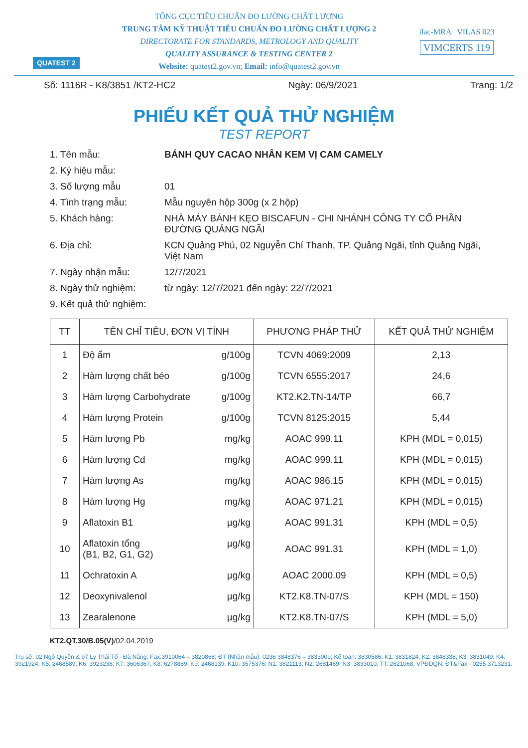QUATEST 2
TỔNG CỤC TIÊU CHUẨN ĐO LƯỜNG CHẤT LƯỢNG
TRUNG TÂM KỸ THUẬT TIÊU CHUẨN ĐO LƯỜNG CHẤT LƯỢNG 2
DIRECTORATE FOR STANDARDS, METROLOGY AND QUALITY
QUALITY ASSURANCE & TESTING CENTER 2
Website: quatest2.gov.vn; Email: info@quatest2.gov.vn
ilac-MRA VILAS 023
VIMCERTS 119
Số: 1116R - K8/3851 /KT2-HC2 Ngày: 06/9/2021 Trang: 1/2
PHIẾU KẾT QUẢ THỬ NGHIỆM
TEST REPORT
1. Tên mẫu: BÁNH QUY CACAO NHÂN KEM VỊ CAM CAMELY
2. Ký hiệu mẫu:
3. Số lượng mẫu 01
4. Tình trạng mẫu: Mẫu nguyên hộp 300g (x 2 hộp)
5. Khách hàng: NHÀ MÁY BÁNH KẸO BISCAFUN - CHI NHÁNH CÔNG TY CỔ PHẦN ĐƯỜNG QUẢNG NGÃI
6. Địa chỉ: KCN Quảng Phú, 02 Nguyễn Chí Thanh, TP. Quảng Ngãi, tỉnh Quảng Ngãi, Việt Nam
7. Ngày nhận mẫu: 12/7/2021
8. Ngày thử nghiệm: từ ngày: 12/7/2021 đến ngày: 22/7/2021
9. Kết quả thử nghiệm:
| TT | TÊN CHỈ TIÊU, ĐƠN VỊ TÍNH | PHƯƠNG PHÁP THỬ | KẾT QUẢ THỬ NGHIỆM |
| --- | --- | --- | --- |
| 1 | Độ ẩm g/100g | TCVN 4069:2009 | 2,13 |
| 2 | Hàm lượng chất béo g/100g | TCVN 6555:2017 | 24,6 |
| 3 | Hàm lượng Carbohydrate g/100g | KT2.K2.TN-14/TP | 66,7 |
| 4 | Hàm lượng Protein g/100g | TCVN 8125:2015 | 5,44 |
| 5 | Hàm lượng Pb mg/kg | AOAC 999.11 | KPH (MDL = 0,015) |
| 6 | Hàm lượng Cd mg/kg | AOAC 999.11 | KPH (MDL = 0,015) |
| 7 | Hàm lượng As mg/kg | AOAC 986.15 | KPH (MDL = 0,015) |
| 8 | Hàm lượng Hg mg/kg | AOAC 971.21 | KPH (MDL = 0,015) |
| 9 | Aflatoxin B1 µg/kg | AOAC 991.31 | KPH (MDL = 0,5) |
| 10 | Aflatoxin tổng µg/kg (B1, B2, G1, G2) | AOAC 991.31 | KPH (MDL = 1,0) |
| 11 | Ochratoxin A µg/kg | AOAC 2000.09 | KPH (MDL = 0,5) |
| 12 | Deoxynivalenol µg/kg | KT2.K8.TN-07/S | KPH (MDL = 150) |
| 13 | Zearalenone µg/kg | KT2.K8.TN-07/S | KPH (MDL = 5,0) |
KT2.QT.30/B.05(V)/02.04.2019
Trụ sở: 02 Ngô Quyền & 97 Lý Thái Tổ - Đà Nẵng; Fax:3910064 – 3820868; ĐT (Nhận mẫu): 0236 3848376 – 3833009; Kế toán: 3830586; K1: 3831824; K2: 3848338; K3: 3831049; K4: 3921924; K5: 2468589; K6: 3923238; K7: 3606367; K8: 6278889; K9: 2468139; K10: 3575376; N1: 3821113; N2: 2681469; N3: 3833010; TT: 2621068; VPĐDQN: ĐT&Fax - 0255 3713231.